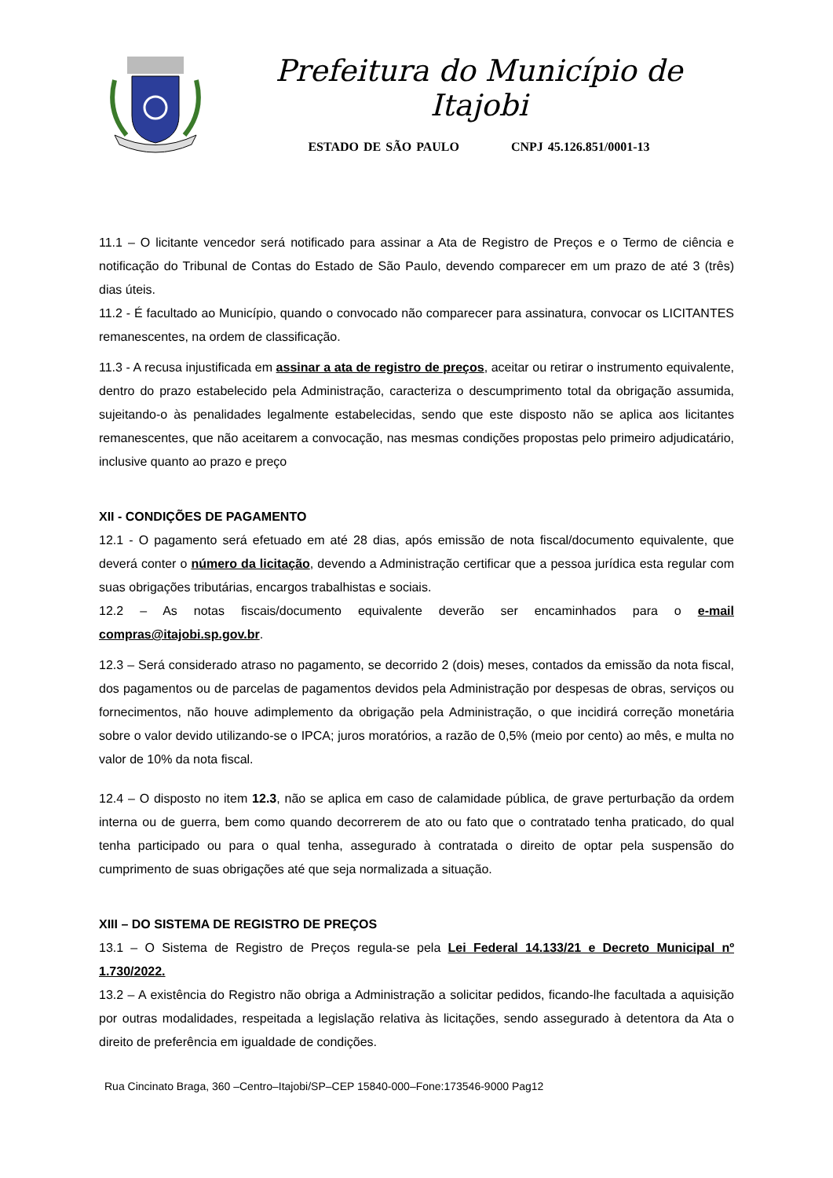Prefeitura do Município de Itajobi
ESTADO DE SÃO PAULO CNPJ 45.126.851/0001-13
11.1 – O licitante vencedor será notificado para assinar a Ata de Registro de Preços e o Termo de ciência e notificação do Tribunal de Contas do Estado de São Paulo, devendo comparecer em um prazo de até 3 (três) dias úteis.
11.2 - É facultado ao Município, quando o convocado não comparecer para assinatura, convocar os LICITANTES remanescentes, na ordem de classificação.
11.3 - A recusa injustificada em assinar a ata de registro de preços, aceitar ou retirar o instrumento equivalente, dentro do prazo estabelecido pela Administração, caracteriza o descumprimento total da obrigação assumida, sujeitando-o às penalidades legalmente estabelecidas, sendo que este disposto não se aplica aos licitantes remanescentes, que não aceitarem a convocação, nas mesmas condições propostas pelo primeiro adjudicatário, inclusive quanto ao prazo e preço
XII - CONDIÇÕES DE PAGAMENTO
12.1 - O pagamento será efetuado em até 28 dias, após emissão de nota fiscal/documento equivalente, que deverá conter o número da licitação, devendo a Administração certificar que a pessoa jurídica esta regular com suas obrigações tributárias, encargos trabalhistas e sociais.
12.2 – As notas fiscais/documento equivalente deverão ser encaminhados para o e-mail compras@itajobi.sp.gov.br.
12.3 – Será considerado atraso no pagamento, se decorrido 2 (dois) meses, contados da emissão da nota fiscal, dos pagamentos ou de parcelas de pagamentos devidos pela Administração por despesas de obras, serviços ou fornecimentos, não houve adimplemento da obrigação pela Administração, o que incidirá correção monetária sobre o valor devido utilizando-se o IPCA; juros moratórios, a razão de 0,5% (meio por cento) ao mês, e multa no valor de 10% da nota fiscal.
12.4 – O disposto no item 12.3, não se aplica em caso de calamidade pública, de grave perturbação da ordem interna ou de guerra, bem como quando decorrerem de ato ou fato que o contratado tenha praticado, do qual tenha participado ou para o qual tenha, assegurado à contratada o direito de optar pela suspensão do cumprimento de suas obrigações até que seja normalizada a situação.
XIII – DO SISTEMA DE REGISTRO DE PREÇOS
13.1 – O Sistema de Registro de Preços regula-se pela Lei Federal 14.133/21 e Decreto Municipal nº 1.730/2022.
13.2 – A existência do Registro não obriga a Administração a solicitar pedidos, ficando-lhe facultada a aquisição por outras modalidades, respeitada a legislação relativa às licitações, sendo assegurado à detentora da Ata o direito de preferência em igualdade de condições.
Rua Cincinato Braga, 360 –Centro–Itajobi/SP–CEP 15840-000–Fone:173546-9000 Pag12